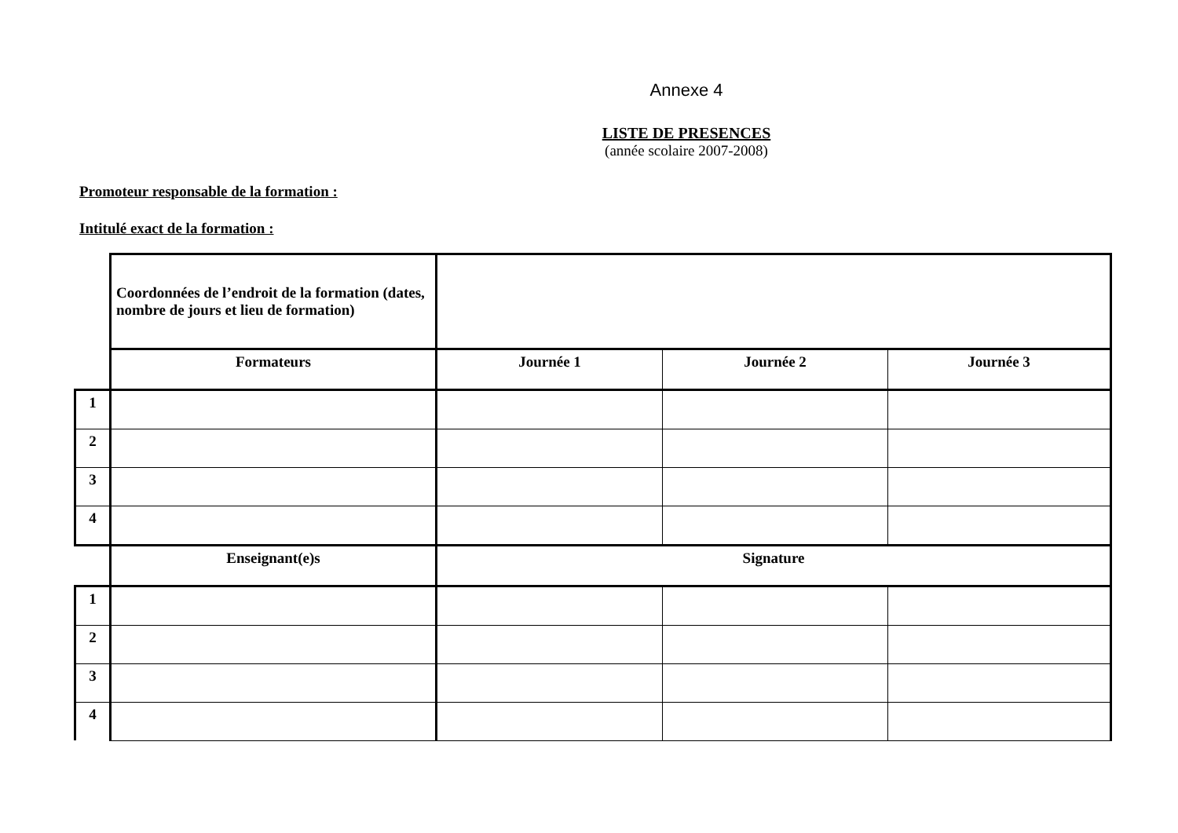Annexe 4
LISTE DE PRESENCES
(année scolaire 2007-2008)
Promoteur responsable de la formation :
Intitulé exact de la formation :
| | Coordonnées de l’endroit de la formation (dates, nombre de jours et lieu de formation) | | | |
| | Formateurs | Journée 1 | Journée 2 | Journée 3 |
| 1 | | | | |
| 2 | | | | |
| 3 | | | | |
| 4 | | | | |
| | Enseignant(e)s | Signature | | |
| 1 | | | | |
| 2 | | | | |
| 3 | | | | |
| 4 | | | | |